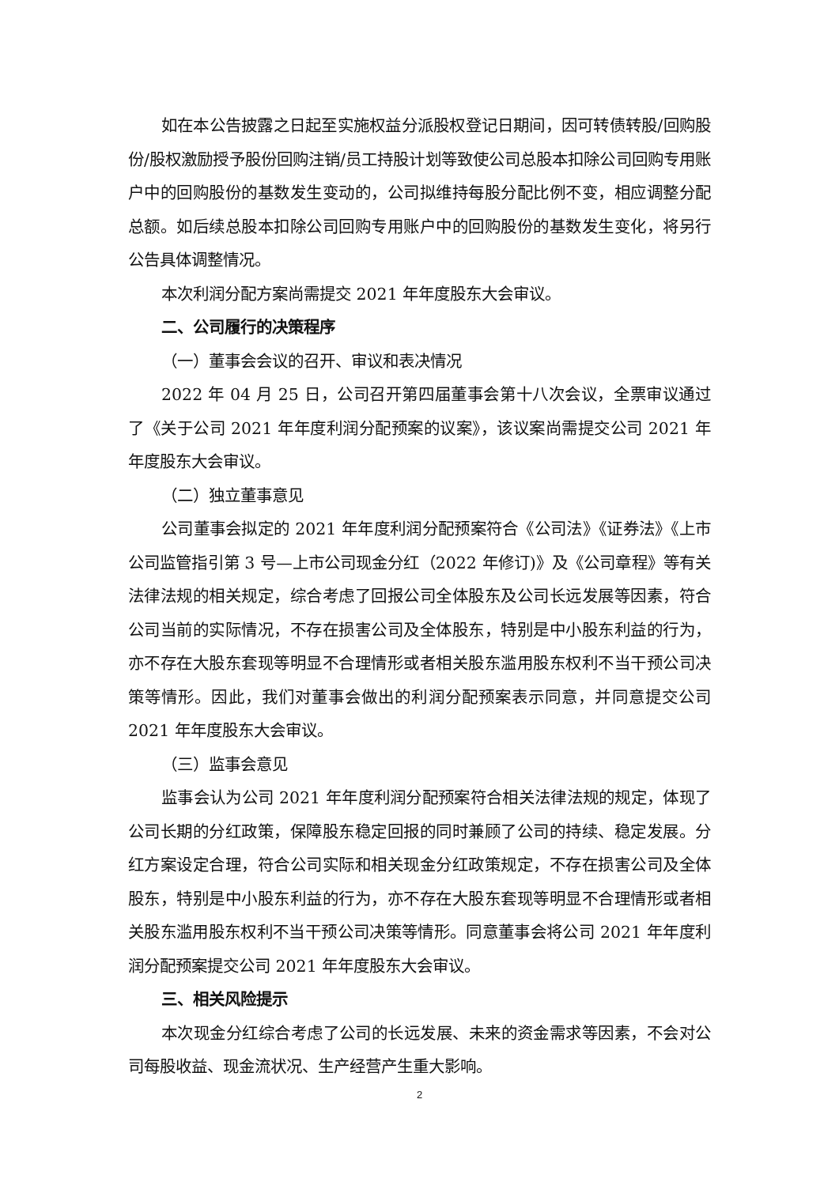如在本公告披露之日起至实施权益分派股权登记日期间，因可转债转股/回购股份/股权激励授予股份回购注销/员工持股计划等致使公司总股本扣除公司回购专用账户中的回购股份的基数发生变动的，公司拟维持每股分配比例不变，相应调整分配总额。如后续总股本扣除公司回购专用账户中的回购股份的基数发生变化，将另行公告具体调整情况。
本次利润分配方案尚需提交 2021 年年度股东大会审议。
二、公司履行的决策程序
（一）董事会会议的召开、审议和表决情况
2022 年 04 月 25 日，公司召开第四届董事会第十八次会议，全票审议通过了《关于公司 2021 年年度利润分配预案的议案》，该议案尚需提交公司 2021 年年度股东大会审议。
（二）独立董事意见
公司董事会拟定的 2021 年年度利润分配预案符合《公司法》《证券法》《上市公司监管指引第 3 号—上市公司现金分红（2022 年修订)》及《公司章程》等有关法律法规的相关规定，综合考虑了回报公司全体股东及公司长远发展等因素，符合公司当前的实际情况，不存在损害公司及全体股东，特别是中小股东利益的行为，亦不存在大股东套现等明显不合理情形或者相关股东滥用股东权利不当干预公司决策等情形。因此，我们对董事会做出的利润分配预案表示同意，并同意提交公司 2021 年年度股东大会审议。
（三）监事会意见
监事会认为公司 2021 年年度利润分配预案符合相关法律法规的规定，体现了公司长期的分红政策，保障股东稳定回报的同时兼顾了公司的持续、稳定发展。分红方案设定合理，符合公司实际和相关现金分红政策规定，不存在损害公司及全体股东，特别是中小股东利益的行为，亦不存在大股东套现等明显不合理情形或者相关股东滥用股东权利不当干预公司决策等情形。同意董事会将公司 2021 年年度利润分配预案提交公司 2021 年年度股东大会审议。
三、相关风险提示
本次现金分红综合考虑了公司的长远发展、未来的资金需求等因素，不会对公司每股收益、现金流状况、生产经营产生重大影响。
2